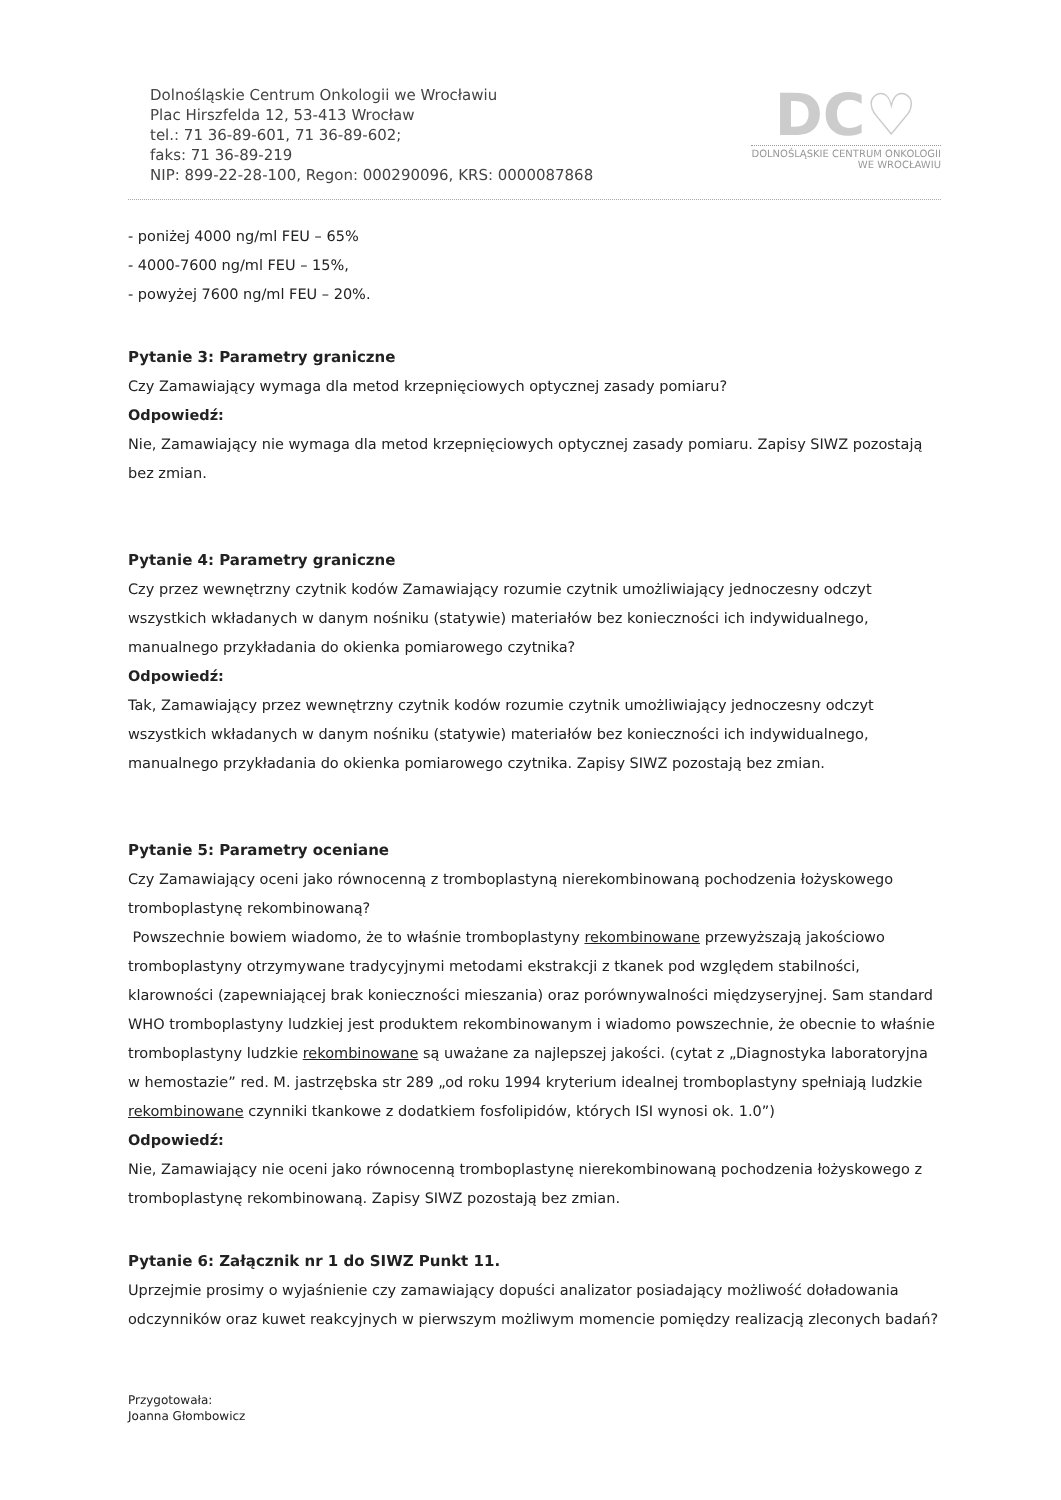Dolnośląskie Centrum Onkologii we Wrocławiu
Plac Hirszfelda 12, 53-413 Wrocław
tel.: 71 36-89-601, 71 36-89-602;
faks: 71 36-89-219
NIP: 899-22-28-100, Regon: 000290096, KRS: 0000087868
DC♡
DOLNOŚLĄSKIE CENTRUM ONKOLOGII
WE WROCŁAWIU
- poniżej 4000 ng/ml FEU – 65%
- 4000-7600 ng/ml FEU – 15%,
- powyżej 7600 ng/ml FEU – 20%.
Pytanie 3: Parametry graniczne
Czy Zamawiający wymaga dla metod krzepnięciowych optycznej zasady pomiaru?
Odpowiedź:
Nie, Zamawiający nie wymaga dla metod krzepnięciowych optycznej zasady pomiaru. Zapisy SIWZ pozostają bez zmian.
Pytanie 4: Parametry graniczne
Czy przez wewnętrzny czytnik kodów Zamawiający rozumie czytnik umożliwiający jednoczesny odczyt wszystkich wkładanych w danym nośniku (statywie) materiałów bez konieczności ich indywidualnego, manualnego przykładania do okienka pomiarowego czytnika?
Odpowiedź:
Tak, Zamawiający przez wewnętrzny czytnik kodów rozumie czytnik umożliwiający jednoczesny odczyt wszystkich wkładanych w danym nośniku (statywie) materiałów bez konieczności ich indywidualnego, manualnego przykładania do okienka pomiarowego czytnika. Zapisy SIWZ pozostają bez zmian.
Pytanie 5: Parametry oceniane
Czy Zamawiający oceni jako równocenną z tromboplastyną nierekombinowaną pochodzenia łożyskowego tromboplastynę rekombinowaną?
Powszechnie bowiem wiadomo, że to właśnie tromboplastyny rekombinowane przewyższają jakościowo tromboplastyny otrzymywane tradycyjnymi metodami ekstrakcji z tkanek pod względem stabilności, klarowności (zapewniającej brak konieczności mieszania) oraz porównywalności międzyseryjnej. Sam standard WHO tromboplastyny ludzkiej jest produktem rekombinowanym i wiadomo powszechnie, że obecnie to właśnie tromboplastyny ludzkie rekombinowane są uważane za najlepszej jakości. (cytat z „Diagnostyka laboratoryjna w hemostazie” red. M. jastrzębska str 289 „od roku 1994 kryterium idealnej tromboplastyny spełniają ludzkie rekombinowane czynniki tkankowe z dodatkiem fosfolipidów, których ISI wynosi ok. 1.0”)
Odpowiedź:
Nie, Zamawiający nie oceni jako równocenną tromboplastynę nierekombinowaną pochodzenia łożyskowego z tromboplastynę rekombinowaną. Zapisy SIWZ pozostają bez zmian.
Pytanie 6: Załącznik nr 1 do SIWZ Punkt 11.
Uprzejmie prosimy o wyjaśnienie czy zamawiający dopuści analizator posiadający możliwość doładowania odczynników oraz kuwet reakcyjnych w pierwszym możliwym momencie pomiędzy realizacją zleconych badań?
Przygotowała:
Joanna Głombowicz